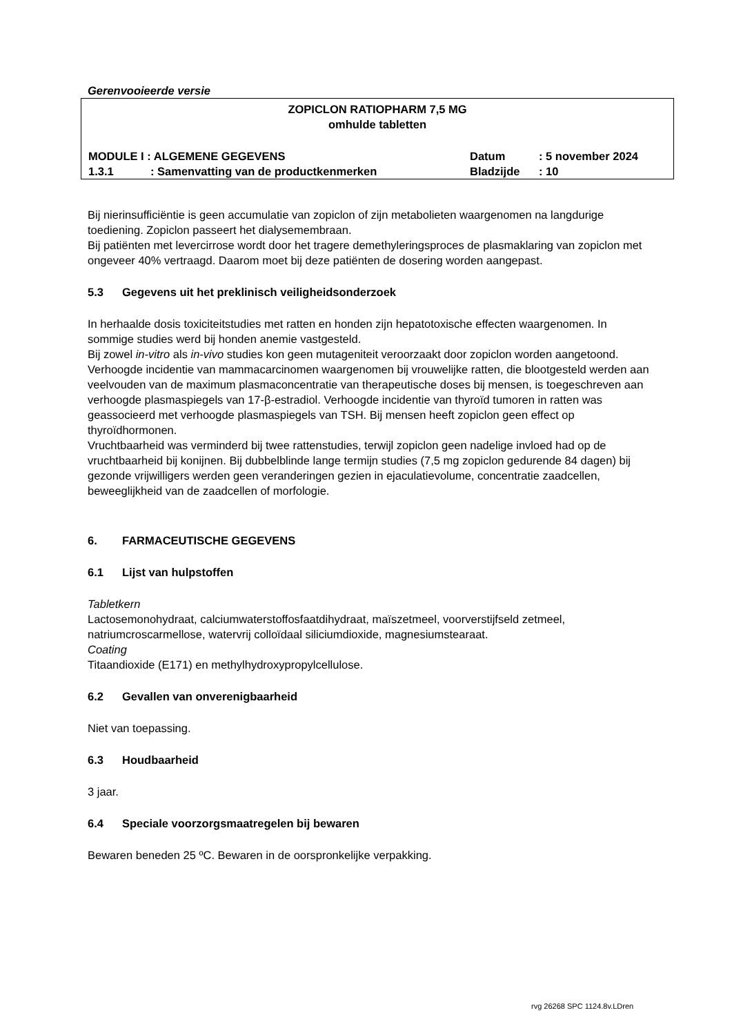Gerenvooieerde versie
ZOPICLON RATIOPHARM 7,5 MG
omhulde tabletten
| MODULE I : ALGEMENE GEGEVENS | | Datum | : 5 november 2024 |
| 1.3.1 | : Samenvatting van de productkenmerken | Bladzijde | : 10 |
Bij nierinsufficiëntie is geen accumulatie van zopiclon of zijn metabolieten waargenomen na langdurige toediening. Zopiclon passeert het dialysemembraan.
Bij patiënten met levercirrose wordt door het tragere demethyleringsproces de plasmaklaring van zopiclon met ongeveer 40% vertraagd. Daarom moet bij deze patiënten de dosering worden aangepast.
5.3 Gegevens uit het preklinisch veiligheidsonderzoek
In herhaalde dosis toxiciteitstudies met ratten en honden zijn hepatotoxische effecten waargenomen. In sommige studies werd bij honden anemie vastgesteld.
Bij zowel in-vitro als in-vivo studies kon geen mutageniteit veroorzaakt door zopiclon worden aangetoond.
Verhoogde incidentie van mammacarcinomen waargenomen bij vrouwelijke ratten, die blootgesteld werden aan veelvouden van de maximum plasmaconcentratie van therapeutische doses bij mensen, is toegeschreven aan verhoogde plasmaspiegels van 17-β-estradiol. Verhoogde incidentie van thyroïd tumoren in ratten was geassocieerd met verhoogde plasmaspiegels van TSH. Bij mensen heeft zopiclon geen effect op thyroïdhormonen.
Vruchtbaarheid was verminderd bij twee rattenstudies, terwijl zopiclon geen nadelige invloed had op de vruchtbaarheid bij konijnen. Bij dubbelblinde lange termijn studies (7,5 mg zopiclon gedurende 84 dagen) bij gezonde vrijwilligers werden geen veranderingen gezien in ejaculatievolume, concentratie zaadcellen, beweeglijkheid van de zaadcellen of morfologie.
6. FARMACEUTISCHE GEGEVENS
6.1 Lijst van hulpstoffen
Tabletkern
Lactosemonohydraat, calciumwaterstoffosfaatdihydraat, maïszetmeel, voorverstijfseld zetmeel, natriumcroscarmellose, watervrij colloïdaal siliciumdioxide, magnesiumstearaat.
Coating
Titaandioxide (E171) en methylhydroxypropylcellulose.
6.2 Gevallen van onverenigbaarheid
Niet van toepassing.
6.3 Houdbaarheid
3 jaar.
6.4 Speciale voorzorgsmaatregelen bij bewaren
Bewaren beneden 25 ºC. Bewaren in de oorspronkelijke verpakking.
rvg 26268 SPC 1124.8v.LDren